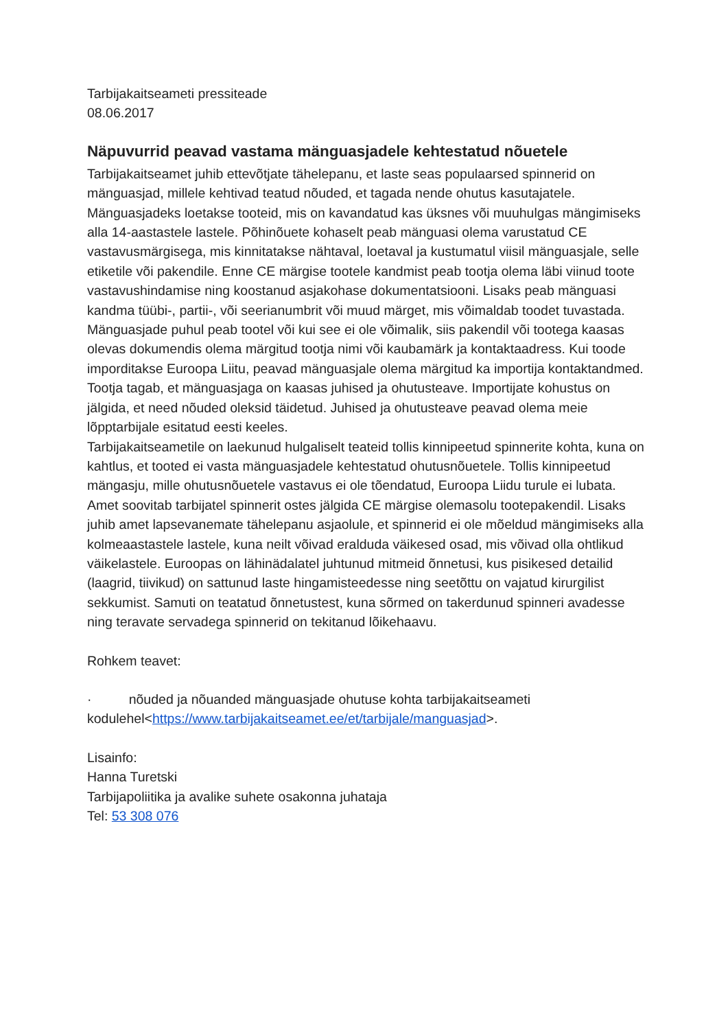Tarbijakaitseameti pressiteade
08.06.2017
Näpuvurrid peavad vastama mänguasjadele kehtestatud nõuetele
Tarbijakaitseamet juhib ettevõtjate tähelepanu, et laste seas populaarsed spinnerid on mänguasjad, millele kehtivad teatud nõuded, et tagada nende ohutus kasutajatele.
Mänguasjadeks loetakse tooteid, mis on kavandatud kas üksnes või muuhulgas mängimiseks alla 14-aastastele lastele. Põhinõuete kohaselt peab mänguasi olema varustatud CE vastavusmärgisega, mis kinnitatakse nähtaval, loetaval ja kustumatul viisil mänguasjale, selle etiketile või pakendile. Enne CE märgise tootele kandmist peab tootja olema läbi viinud toote vastavushindamise ning koostanud asjakohase dokumentatsiooni. Lisaks peab mänguasi kandma tüübi-, partii-, või seerianumbrit või muud märget, mis võimaldab toodet tuvastada.
Mänguasjade puhul peab tootel või kui see ei ole võimalik, siis pakendil või tootega kaasas olevas dokumendis olema märgitud tootja nimi või kaubamärk ja kontaktaadress. Kui toode imporditakse Euroopa Liitu, peavad mänguasjale olema märgitud ka importija kontaktandmed.
Tootja tagab, et mänguasjaga on kaasas juhised ja ohutusteave. Importijate kohustus on jälgida, et need nõuded oleksid täidetud. Juhised ja ohutusteave peavad olema meie lõpptarbijale esitatud eesti keeles.
Tarbijakaitseametile on laekunud hulgaliselt teateid tollis kinnipeetud spinnerite kohta, kuna on kahtlus, et tooted ei vasta mänguasjadele kehtestatud ohutusnõuetele. Tollis kinnipeetud mängasju, mille ohutusnõuetele vastavus ei ole tõendatud, Euroopa Liidu turule ei lubata.
Amet soovitab tarbijatel spinnerit ostes jälgida CE märgise olemasolu tootepakendil. Lisaks juhib amet lapsevanemate tähelepanu asjaolule, et spinnerid ei ole mõeldud mängimiseks alla kolmeaastastele lastele, kuna neilt võivad eralduda väikesed osad, mis võivad olla ohtlikud väikelastele. Euroopas on lähinädalatel juhtunud mitmeid õnnetusi, kus pisikesed detailid (laagrid, tiivikud) on sattunud laste hingamisteedesse ning seetõttu on vajatud kirurgilist sekkumist. Samuti on teatatud õnnetustest, kuna sõrmed on takerdunud spinneri avadesse ning teravate servadega spinnerid on tekitanud lõikehaavu.
Rohkem teavet:
· nõuded ja nõuanded mänguasjade ohutuse kohta tarbijakaitseameti kodulehel<https://www.tarbijakaitseamet.ee/et/tarbijale/manguasjad>.
Lisainfo:
Hanna Turetski
Tarbijapoliitika ja avalike suhete osakonna juhataja
Tel: 53 308 076